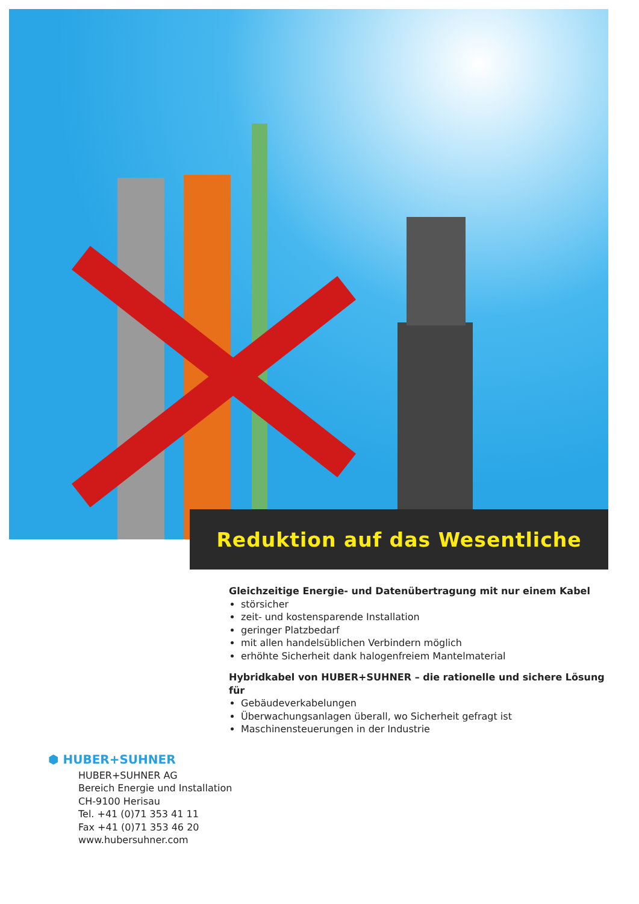Reduktion auf das Wesentliche
Gleichzeitige Energie- und Datenübertragung mit nur einem Kabel
störsicher
zeit- und kostensparende Installation
geringer Platzbedarf
mit allen handelsüblichen Verbindern möglich
erhöhte Sicherheit dank halogenfreiem Mantelmaterial
Hybridkabel von HUBER+SUHNER – die rationelle und sichere Lösung für
Gebäudeverkabelungen
Überwachungsanlagen überall, wo Sicherheit gefragt ist
Maschinensteuerungen in der Industrie
⬢ HUBER+SUHNER
HUBER+SUHNER AG
Bereich Energie und Installation
CH-9100 Herisau
Tel. +41 (0)71 353 41 11
Fax +41 (0)71 353 46 20
www.hubersuhner.com